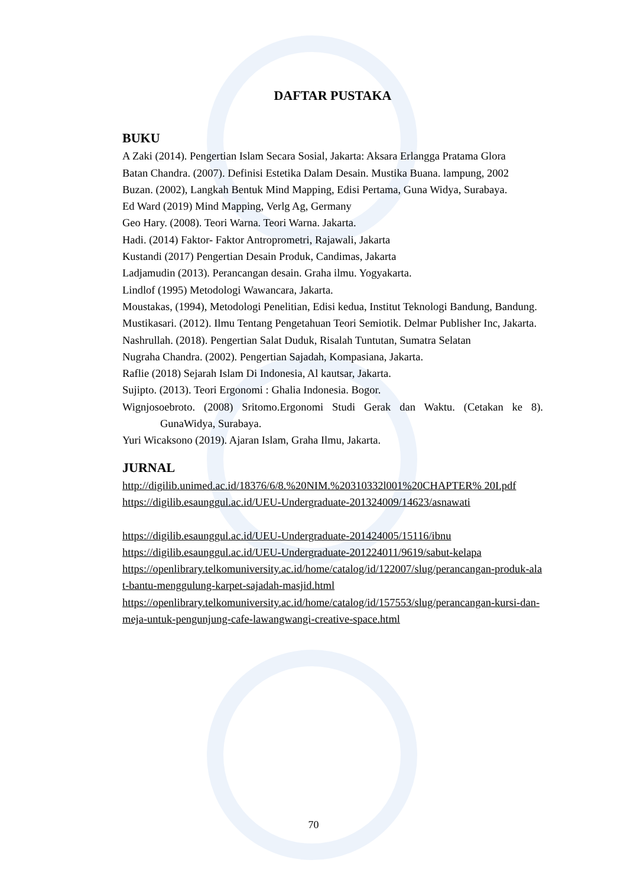DAFTAR PUSTAKA
BUKU
A Zaki (2014). Pengertian Islam Secara Sosial, Jakarta: Aksara Erlangga Pratama Glora
Batan Chandra. (2007). Definisi Estetika Dalam Desain. Mustika Buana. lampung, 2002
Buzan. (2002), Langkah Bentuk Mind Mapping, Edisi Pertama, Guna Widya, Surabaya.
Ed Ward (2019) Mind Mapping, Verlg Ag, Germany
Geo Hary. (2008). Teori Warna. Teori Warna. Jakarta.
Hadi. (2014) Faktor- Faktor Antroprometri, Rajawali, Jakarta
Kustandi (2017) Pengertian Desain Produk, Candimas, Jakarta
Ladjamudin (2013). Perancangan desain. Graha ilmu. Yogyakarta.
Lindlof (1995) Metodologi Wawancara, Jakarta.
Moustakas, (1994), Metodologi Penelitian, Edisi kedua, Institut Teknologi Bandung, Bandung.
Mustikasari. (2012). Ilmu Tentang Pengetahuan Teori Semiotik. Delmar Publisher Inc, Jakarta.
Nashrullah. (2018). Pengertian Salat Duduk, Risalah Tuntutan, Sumatra Selatan
Nugraha Chandra. (2002). Pengertian Sajadah, Kompasiana, Jakarta.
Raflie (2018) Sejarah Islam Di Indonesia, Al kautsar, Jakarta.
Sujipto. (2013). Teori Ergonomi : Ghalia Indonesia. Bogor.
Wignjosoebroto. (2008) Sritomo.Ergonomi Studi Gerak dan Waktu. (Cetakan ke 8). GunaWidya, Surabaya.
Yuri Wicaksono (2019). Ajaran Islam, Graha Ilmu, Jakarta.
JURNAL
http://digilib.unimed.ac.id/18376/6/8.%20NIM.%20310332l001%20CHAPTER% 20I.pdf
https://digilib.esaunggul.ac.id/UEU-Undergraduate-201324009/14623/asnawati
https://digilib.esaunggul.ac.id/UEU-Undergraduate-201424005/15116/ibnu
https://digilib.esaunggul.ac.id/UEU-Undergraduate-201224011/9619/sabut-kelapa
https://openlibrary.telkomuniversity.ac.id/home/catalog/id/122007/slug/perancangan-produk-alat-bantu-menggulung-karpet-sajadah-masjid.html
https://openlibrary.telkomuniversity.ac.id/home/catalog/id/157553/slug/perancangan-kursi-dan-meja-untuk-pengunjung-cafe-lawangwangi-creative-space.html
70